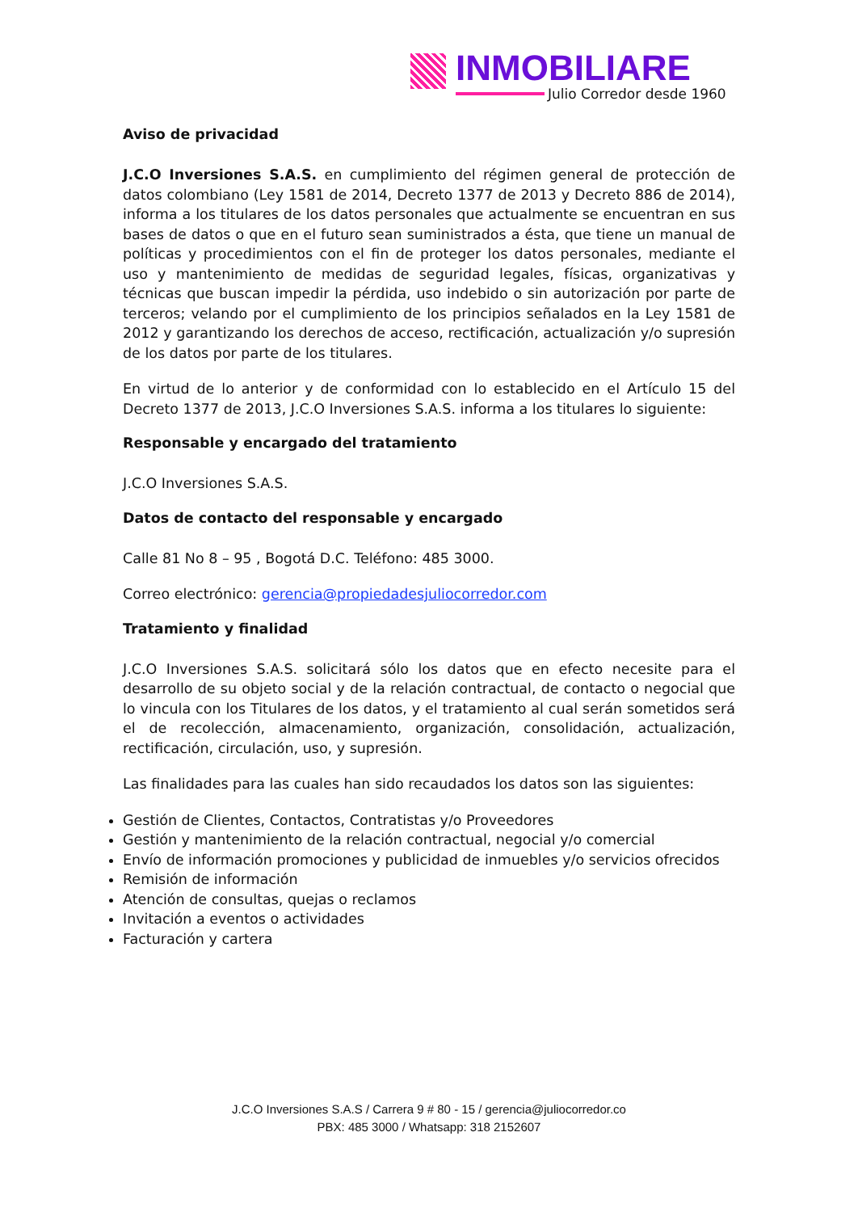INMOBILIARE
Julio Corredor desde 1960
Aviso de privacidad
J.C.O Inversiones S.A.S. en cumplimiento del régimen general de protección de datos colombiano (Ley 1581 de 2014, Decreto 1377 de 2013 y Decreto 886 de 2014), informa a los titulares de los datos personales que actualmente se encuentran en sus bases de datos o que en el futuro sean suministrados a ésta, que tiene un manual de políticas y procedimientos con el fin de proteger los datos personales, mediante el uso y mantenimiento de medidas de seguridad legales, físicas, organizativas y técnicas que buscan impedir la pérdida, uso indebido o sin autorización por parte de terceros; velando por el cumplimiento de los principios señalados en la Ley 1581 de 2012 y garantizando los derechos de acceso, rectificación, actualización y/o supresión de los datos por parte de los titulares.
En virtud de lo anterior y de conformidad con lo establecido en el Artículo 15 del Decreto 1377 de 2013, J.C.O Inversiones S.A.S. informa a los titulares lo siguiente:
Responsable y encargado del tratamiento
J.C.O Inversiones S.A.S.
Datos de contacto del responsable y encargado
Calle 81 No 8 – 95 , Bogotá D.C. Teléfono: 485 3000.
Correo electrónico: gerencia@propiedadesjuliocorredor.com
Tratamiento y finalidad
J.C.O Inversiones S.A.S. solicitará sólo los datos que en efecto necesite para el desarrollo de su objeto social y de la relación contractual, de contacto o negocial que lo vincula con los Titulares de los datos, y el tratamiento al cual serán sometidos será el de recolección, almacenamiento, organización, consolidación, actualización, rectificación, circulación, uso, y supresión.
Las finalidades para las cuales han sido recaudados los datos son las siguientes:
Gestión de Clientes, Contactos, Contratistas y/o Proveedores
Gestión y mantenimiento de la relación contractual, negocial y/o comercial
Envío de información promociones y publicidad de inmuebles y/o servicios ofrecidos
Remisión de información
Atención de consultas, quejas o reclamos
Invitación a eventos o actividades
Facturación y cartera
J.C.O Inversiones S.A.S / Carrera 9 # 80 - 15 / gerencia@juliocorredor.co
PBX: 485 3000 / Whatsapp: 318 2152607